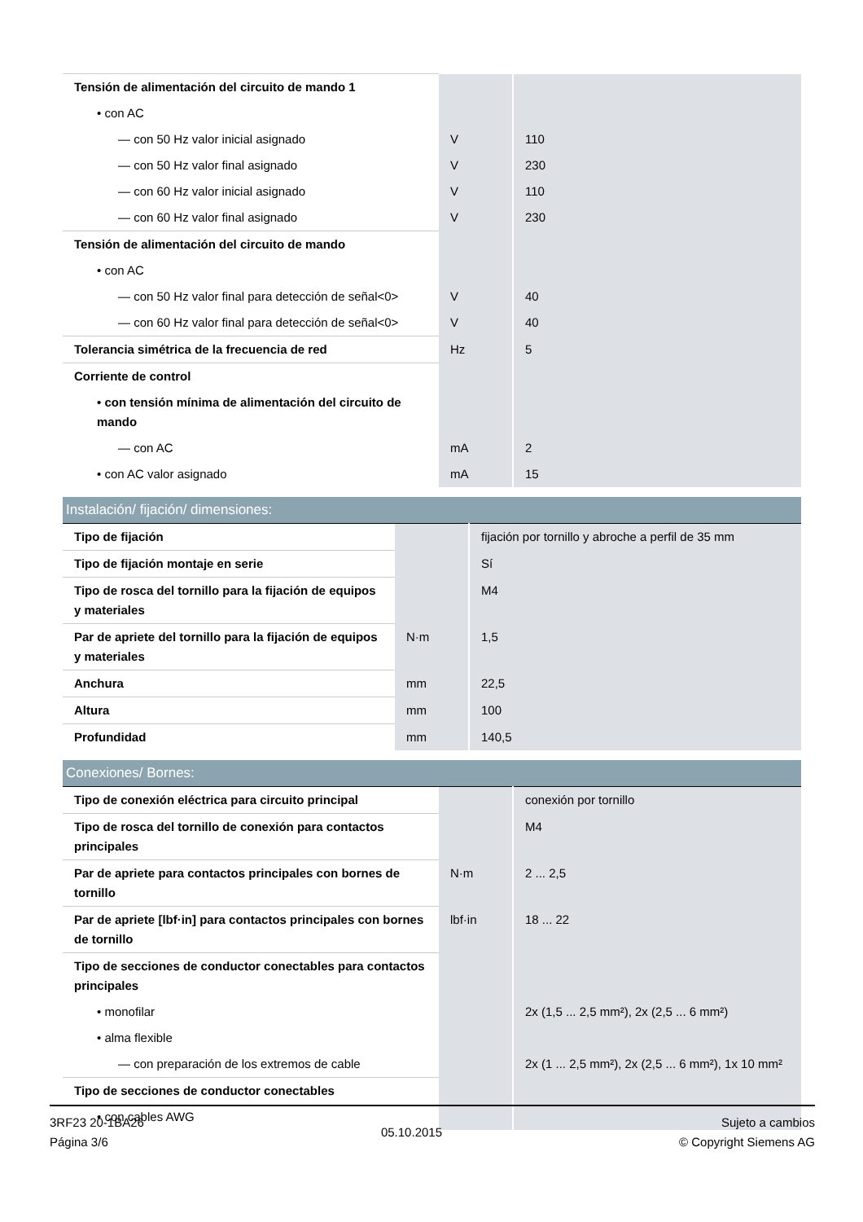| Tensión de alimentación del circuito de mando 1 | | |
| • con AC | | |
| — con 50 Hz valor inicial asignado | V | 110 |
| — con 50 Hz valor final asignado | V | 230 |
| — con 60 Hz valor inicial asignado | V | 110 |
| — con 60 Hz valor final asignado | V | 230 |
| Tensión de alimentación del circuito de mando | | |
| • con AC | | |
| — con 50 Hz valor final para detección de señal<0> | V | 40 |
| — con 60 Hz valor final para detección de señal<0> | V | 40 |
| Tolerancia simétrica de la frecuencia de red | Hz | 5 |
| Corriente de control | | |
| • con tensión mínima de alimentación del circuito de mando | | |
| — con AC | mA | 2 |
| • con AC valor asignado | mA | 15 |
| Instalación/ fijación/ dimensiones: | | |
| Tipo de fijación | | fijación por tornillo y abroche a perfil de 35 mm |
| Tipo de fijación montaje en serie | | Sí |
| Tipo de rosca del tornillo para la fijación de equipos y materiales | | M4 |
| Par de apriete del tornillo para la fijación de equipos y materiales | N·m | 1,5 |
| Anchura | mm | 22,5 |
| Altura | mm | 100 |
| Profundidad | mm | 140,5 |
| Conexiones/ Bornes: | | |
| Tipo de conexión eléctrica para circuito principal | | conexión por tornillo |
| Tipo de rosca del tornillo de conexión para contactos principales | | M4 |
| Par de apriete para contactos principales con bornes de tornillo | N·m | 2 ... 2,5 |
| Par de apriete [lbf·in] para contactos principales con bornes de tornillo | lbf·in | 18 ... 22 |
| Tipo de secciones de conductor conectables para contactos principales | | |
| • monofilar | | 2x (1,5 ... 2,5 mm²), 2x (2,5 ... 6 mm²) |
| • alma flexible | | |
| — con preparación de los extremos de cable | | 2x (1 ... 2,5 mm²), 2x (2,5 ... 6 mm²), 1x 10 mm² |
| Tipo de secciones de conductor conectables | | |
| • con cables AWG | | |
3RF23 20-1BA26
Página 3/6
05.10.2015
Sujeto a cambios
© Copyright Siemens AG